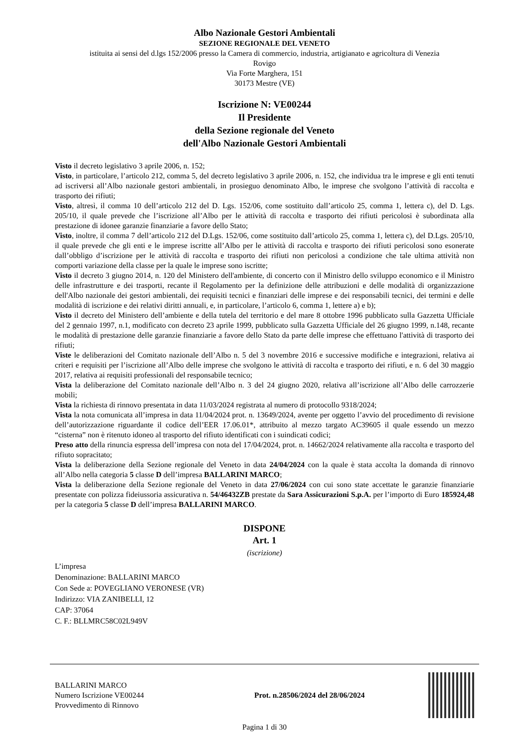Albo Nazionale Gestori Ambientali
SEZIONE REGIONALE DEL VENETO
istituita ai sensi del d.lgs 152/2006 presso la Camera di commercio, industria, artigianato e agricoltura di Venezia
Rovigo
Via Forte Marghera, 151
30173 Mestre (VE)
Iscrizione N: VE00244
Il Presidente
della Sezione regionale del Veneto
dell'Albo Nazionale Gestori Ambientali
Visto il decreto legislativo 3 aprile 2006, n. 152;
Visto, in particolare, l’articolo 212, comma 5, del decreto legislativo 3 aprile 2006, n. 152, che individua tra le imprese e gli enti tenuti ad iscriversi all’Albo nazionale gestori ambientali, in prosieguo denominato Albo, le imprese che svolgono l’attività di raccolta e trasporto dei rifiuti;
Visto, altresì, il comma 10 dell’articolo 212 del D. Lgs. 152/06, come sostituito dall’articolo 25, comma 1, lettera c), del D. Lgs. 205/10, il quale prevede che l’iscrizione all’Albo per le attività di raccolta e trasporto dei rifiuti pericolosi è subordinata alla prestazione di idonee garanzie finanziarie a favore dello Stato;
Visto, inoltre, il comma 7 dell’articolo 212 del D.Lgs. 152/06, come sostituito dall’articolo 25, comma 1, lettera c), del D.Lgs. 205/10, il quale prevede che gli enti e le imprese iscritte all’Albo per le attività di raccolta e trasporto dei rifiuti pericolosi sono esonerate dall’obbligo d’iscrizione per le attività di raccolta e trasporto dei rifiuti non pericolosi a condizione che tale ultima attività non comporti variazione della classe per la quale le imprese sono iscritte;
Visto il decreto 3 giugno 2014, n. 120 del Ministero dell'ambiente, di concerto con il Ministro dello sviluppo economico e il Ministro delle infrastrutture e dei trasporti, recante il Regolamento per la definizione delle attribuzioni e delle modalità di organizzazione dell'Albo nazionale dei gestori ambientali, dei requisiti tecnici e finanziari delle imprese e dei responsabili tecnici, dei termini e delle modalità di iscrizione e dei relativi diritti annuali, e, in particolare, l’articolo 6, comma 1, lettere a) e b);
Visto il decreto del Ministero dell’ambiente e della tutela del territorio e del mare 8 ottobre 1996 pubblicato sulla Gazzetta Ufficiale del 2 gennaio 1997, n.1, modificato con decreto 23 aprile 1999, pubblicato sulla Gazzetta Ufficiale del 26 giugno 1999, n.148, recante le modalità di prestazione delle garanzie finanziarie a favore dello Stato da parte delle imprese che effettuano l'attività di trasporto dei rifiuti;
Viste le deliberazioni del Comitato nazionale dell’Albo n. 5 del 3 novembre 2016 e successive modifiche e integrazioni, relativa ai criteri e requisiti per l’iscrizione all’Albo delle imprese che svolgono le attività di raccolta e trasporto dei rifiuti, e n. 6 del 30 maggio 2017, relativa ai requisiti professionali del responsabile tecnico;
Vista la deliberazione del Comitato nazionale dell’Albo n. 3 del 24 giugno 2020, relativa all’iscrizione all’Albo delle carrozzerie mobili;
Vista la richiesta di rinnovo presentata in data 11/03/2024 registrata al numero di protocollo 9318/2024;
Vista la nota comunicata all’impresa in data 11/04/2024 prot. n. 13649/2024, avente per oggetto l’avvio del procedimento di revisione dell’autorizzazione riguardante il codice dell’EER 17.06.01*, attribuito al mezzo targato AC39605 il quale essendo un mezzo “cisterna” non è ritenuto idoneo al trasporto del rifiuto identificati con i suindicati codici;
Preso atto della rinuncia espressa dell’impresa con nota del 17/04/2024, prot. n. 14662/2024 relativamente alla raccolta e trasporto del rifiuto sopracitato;
Vista la deliberazione della Sezione regionale del Veneto in data 24/04/2024 con la quale è stata accolta la domanda di rinnovo all’Albo nella categoria 5 classe D dell’impresa BALLARINI MARCO;
Vista la deliberazione della Sezione regionale del Veneto in data 27/06/2024 con cui sono state accettate le garanzie finanziarie presentate con polizza fideiussoria assicurativa n. 54/46432ZB prestate da Sara Assicurazioni S.p.A. per l’importo di Euro 185924,48 per la categoria 5 classe D dell’impresa BALLARINI MARCO.
DISPONE
Art. 1
(iscrizione)
L’impresa
Denominazione: BALLARINI MARCO
Con Sede a: POVEGLIANO VERONESE (VR)
Indirizzo: VIA ZANIBELLI, 12
CAP: 37064
C. F.: BLLMRC58C02L949V
BALLARINI MARCO
Numero Iscrizione VE00244
Provvedimento di Rinnovo
Prot. n.28506/2024 del 28/06/2024
Pagina 1 di 30